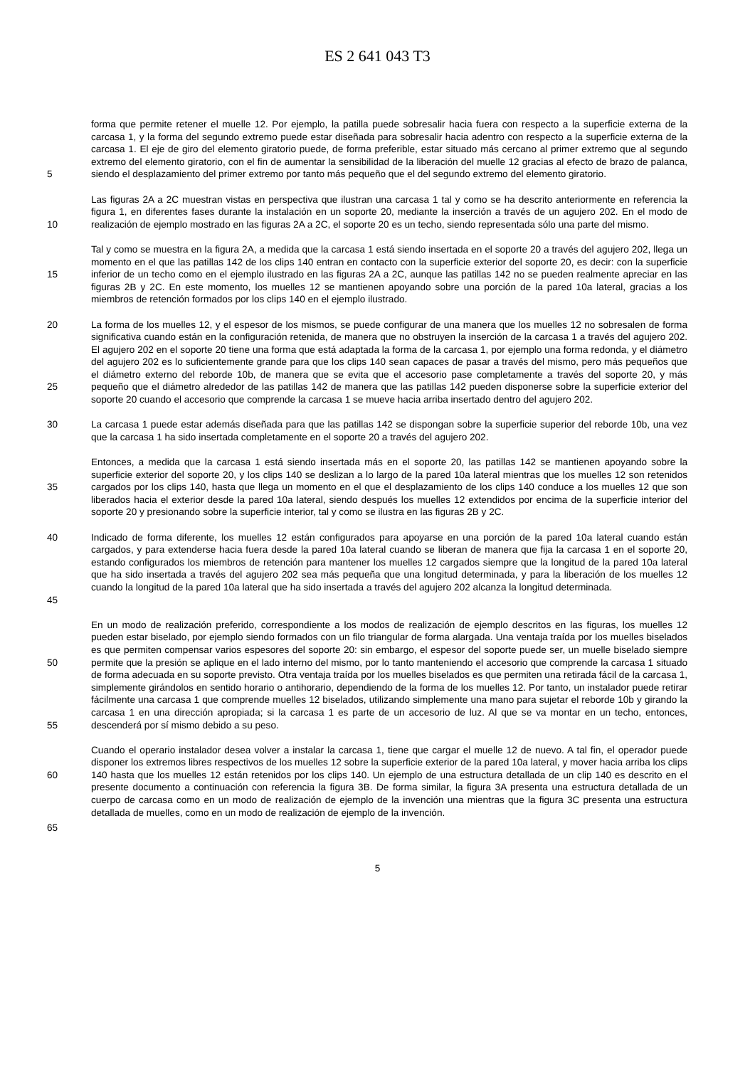ES 2 641 043 T3
5
forma que permite retener el muelle 12. Por ejemplo, la patilla puede sobresalir hacia fuera con respecto a la superficie externa de la carcasa 1, y la forma del segundo extremo puede estar diseñada para sobresalir hacia adentro con respecto a la superficie externa de la carcasa 1. El eje de giro del elemento giratorio puede, de forma preferible, estar situado más cercano al primer extremo que al segundo extremo del elemento giratorio, con el fin de aumentar la sensibilidad de la liberación del muelle 12 gracias al efecto de brazo de palanca, siendo el desplazamiento del primer extremo por tanto más pequeño que el del segundo extremo del elemento giratorio.
10
Las figuras 2A a 2C muestran vistas en perspectiva que ilustran una carcasa 1 tal y como se ha descrito anteriormente en referencia la figura 1, en diferentes fases durante la instalación en un soporte 20, mediante la inserción a través de un agujero 202. En el modo de realización de ejemplo mostrado en las figuras 2A a 2C, el soporte 20 es un techo, siendo representada sólo una parte del mismo.
15
Tal y como se muestra en la figura 2A, a medida que la carcasa 1 está siendo insertada en el soporte 20 a través del agujero 202, llega un momento en el que las patillas 142 de los clips 140 entran en contacto con la superficie exterior del soporte 20, es decir: con la superficie inferior de un techo como en el ejemplo ilustrado en las figuras 2A a 2C, aunque las patillas 142 no se pueden realmente apreciar en las figuras 2B y 2C. En este momento, los muelles 12 se mantienen apoyando sobre una porción de la pared 10a lateral, gracias a los miembros de retención formados por los clips 140 en el ejemplo ilustrado.
20
25
La forma de los muelles 12, y el espesor de los mismos, se puede configurar de una manera que los muelles 12 no sobresalen de forma significativa cuando están en la configuración retenida, de manera que no obstruyen la inserción de la carcasa 1 a través del agujero 202. El agujero 202 en el soporte 20 tiene una forma que está adaptada la forma de la carcasa 1, por ejemplo una forma redonda, y el diámetro del agujero 202 es lo suficientemente grande para que los clips 140 sean capaces de pasar a través del mismo, pero más pequeños que el diámetro externo del reborde 10b, de manera que se evita que el accesorio pase completamente a través del soporte 20, y más pequeño que el diámetro alrededor de las patillas 142 de manera que las patillas 142 pueden disponerse sobre la superficie exterior del soporte 20 cuando el accesorio que comprende la carcasa 1 se mueve hacia arriba insertado dentro del agujero 202.
30
La carcasa 1 puede estar además diseñada para que las patillas 142 se dispongan sobre la superficie superior del reborde 10b, una vez que la carcasa 1 ha sido insertada completamente en el soporte 20 a través del agujero 202.
35
Entonces, a medida que la carcasa 1 está siendo insertada más en el soporte 20, las patillas 142 se mantienen apoyando sobre la superficie exterior del soporte 20, y los clips 140 se deslizan a lo largo de la pared 10a lateral mientras que los muelles 12 son retenidos cargados por los clips 140, hasta que llega un momento en el que el desplazamiento de los clips 140 conduce a los muelles 12 que son liberados hacia el exterior desde la pared 10a lateral, siendo después los muelles 12 extendidos por encima de la superficie interior del soporte 20 y presionando sobre la superficie interior, tal y como se ilustra en las figuras 2B y 2C.
40
45
Indicado de forma diferente, los muelles 12 están configurados para apoyarse en una porción de la pared 10a lateral cuando están cargados, y para extenderse hacia fuera desde la pared 10a lateral cuando se liberan de manera que fija la carcasa 1 en el soporte 20, estando configurados los miembros de retención para mantener los muelles 12 cargados siempre que la longitud de la pared 10a lateral que ha sido insertada a través del agujero 202 sea más pequeña que una longitud determinada, y para la liberación de los muelles 12 cuando la longitud de la pared 10a lateral que ha sido insertada a través del agujero 202 alcanza la longitud determinada.
50
55
En un modo de realización preferido, correspondiente a los modos de realización de ejemplo descritos en las figuras, los muelles 12 pueden estar biselado, por ejemplo siendo formados con un filo triangular de forma alargada. Una ventaja traída por los muelles biselados es que permiten compensar varios espesores del soporte 20: sin embargo, el espesor del soporte puede ser, un muelle biselado siempre permite que la presión se aplique en el lado interno del mismo, por lo tanto manteniendo el accesorio que comprende la carcasa 1 situado de forma adecuada en su soporte previsto. Otra ventaja traída por los muelles biselados es que permiten una retirada fácil de la carcasa 1, simplemente girándolos en sentido horario o antihorario, dependiendo de la forma de los muelles 12. Por tanto, un instalador puede retirar fácilmente una carcasa 1 que comprende muelles 12 biselados, utilizando simplemente una mano para sujetar el reborde 10b y girando la carcasa 1 en una dirección apropiada; si la carcasa 1 es parte de un accesorio de luz. Al que se va montar en un techo, entonces, descenderá por sí mismo debido a su peso.
60
Cuando el operario instalador desea volver a instalar la carcasa 1, tiene que cargar el muelle 12 de nuevo. A tal fin, el operador puede disponer los extremos libres respectivos de los muelles 12 sobre la superficie exterior de la pared 10a lateral, y mover hacia arriba los clips 140 hasta que los muelles 12 están retenidos por los clips 140. Un ejemplo de una estructura detallada de un clip 140 es descrito en el presente documento a continuación con referencia la figura 3B. De forma similar, la figura 3A presenta una estructura detallada de un cuerpo de carcasa como en un modo de realización de ejemplo de la invención una mientras que la figura 3C presenta una estructura detallada de muelles, como en un modo de realización de ejemplo de la invención.
65
5